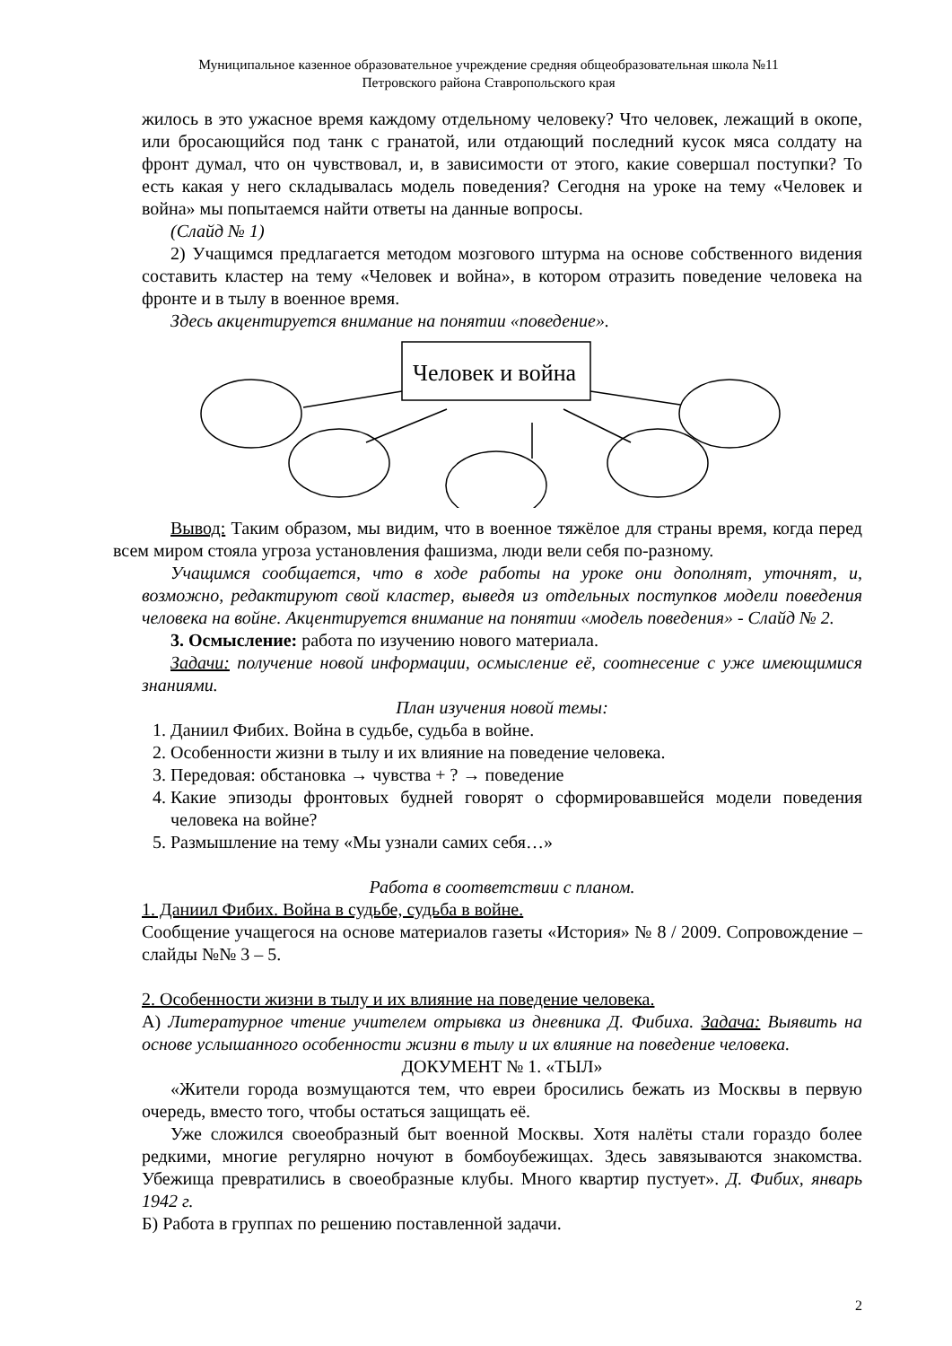Муниципальное казенное образовательное учреждение средняя общеобразовательная школа №11
Петровского района Ставропольского края
жилось в это ужасное время каждому отдельному человеку? Что человек, лежащий в окопе, или бросающийся под танк с гранатой, или отдающий последний кусок мяса солдату на фронт думал, что он чувствовал, и, в зависимости от этого, какие совершал поступки? То есть какая у него складывалась модель поведения? Сегодня на уроке на тему «Человек и война» мы попытаемся найти ответы на данные вопросы.
(Слайд № 1)
2) Учащимся предлагается методом мозгового штурма на основе собственного видения составить кластер на тему «Человек и война», в котором отразить поведение человека на фронте и в тылу в военное время.
Здесь акцентируется внимание на понятии «поведение».
Человек и война
Вывод: Таким образом, мы видим, что в военное тяжёлое для страны время, когда перед всем миром стояла угроза установления фашизма, люди вели себя по-разному.
Учащимся сообщается, что в ходе работы на уроке они дополнят, уточнят, и, возможно, редактируют свой кластер, выведя из отдельных поступков модели поведения человека на войне. Акцентируется внимание на понятии «модель поведения» - Слайд № 2.
3. Осмысление: работа по изучению нового материала.
Задачи: получение новой информации, осмысление её, соотнесение с уже имеющимися знаниями.
План изучения новой темы:
1. Даниил Фибих. Война в судьбе, судьба в войне.
2. Особенности жизни в тылу и их влияние на поведение человека.
3. Передовая: обстановка → чувства + ? → поведение
4. Какие эпизоды фронтовых будней говорят о сформировавшейся модели поведения человека на войне?
5. Размышление на тему «Мы узнали самих себя…»
Работа в соответствии с планом.
1. Даниил Фибих. Война в судьбе, судьба в войне.
Сообщение учащегося на основе материалов газеты «История» № 8 / 2009. Сопровождение – слайды №№ 3 – 5.
2. Особенности жизни в тылу и их влияние на поведение человека.
А) Литературное чтение учителем отрывка из дневника Д. Фибиха. Задача: Выявить на основе услышанного особенности жизни в тылу и их влияние на поведение человека.
ДОКУМЕНТ № 1. «ТЫЛ»
«Жители города возмущаются тем, что евреи бросились бежать из Москвы в первую очередь, вместо того, чтобы остаться защищать её.
Уже сложился своеобразный быт военной Москвы. Хотя налёты стали гораздо более редкими, многие регулярно ночуют в бомбоубежищах. Здесь завязываются знакомства. Убежища превратились в своеобразные клубы. Много квартир пустует». Д. Фибих, январь 1942 г.
Б) Работа в группах по решению поставленной задачи.
2